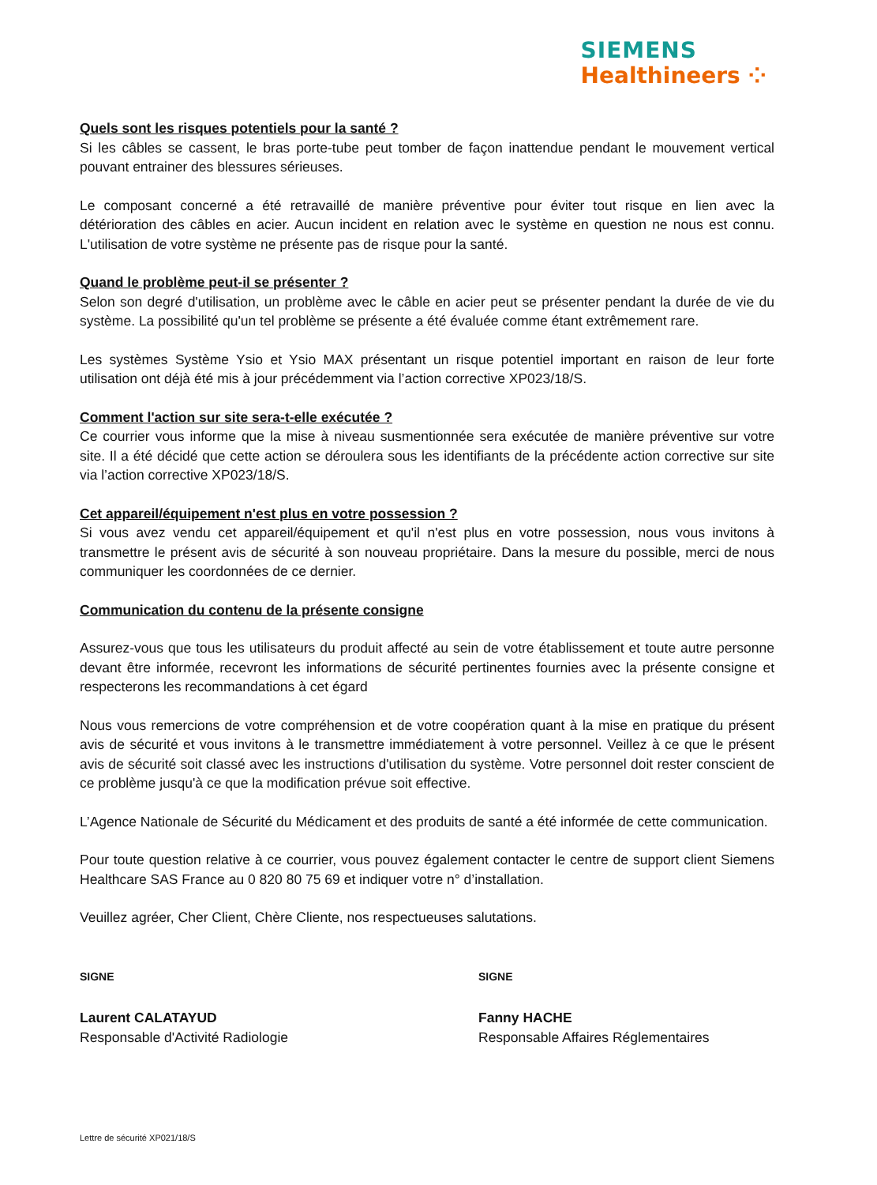SIEMENS
Healthineers ⁘
Quels sont les risques potentiels pour la santé ?
Si les câbles se cassent, le bras porte-tube peut tomber de façon inattendue pendant le mouvement vertical pouvant entrainer des blessures sérieuses.
Le composant concerné a été retravaillé de manière préventive pour éviter tout risque en lien avec la détérioration des câbles en acier. Aucun incident en relation avec le système en question ne nous est connu. L'utilisation de votre système ne présente pas de risque pour la santé.
Quand le problème peut-il se présenter ?
Selon son degré d'utilisation, un problème avec le câble en acier peut se présenter pendant la durée de vie du système. La possibilité qu'un tel problème se présente a été évaluée comme étant extrêmement rare.
Les systèmes Système Ysio et Ysio MAX présentant un risque potentiel important en raison de leur forte utilisation ont déjà été mis à jour précédemment via l’action corrective XP023/18/S.
Comment l'action sur site sera-t-elle exécutée ?
Ce courrier vous informe que la mise à niveau susmentionnée sera exécutée de manière préventive sur votre site. Il a été décidé que cette action se déroulera sous les identifiants de la précédente action corrective sur site via l’action corrective XP023/18/S.
Cet appareil/équipement n'est plus en votre possession ?
Si vous avez vendu cet appareil/équipement et qu'il n'est plus en votre possession, nous vous invitons à transmettre le présent avis de sécurité à son nouveau propriétaire. Dans la mesure du possible, merci de nous communiquer les coordonnées de ce dernier.
Communication du contenu de la présente consigne
Assurez-vous que tous les utilisateurs du produit affecté au sein de votre établissement et toute autre personne devant être informée, recevront les informations de sécurité pertinentes fournies avec la présente consigne et respecterons les recommandations à cet égard
Nous vous remercions de votre compréhension et de votre coopération quant à la mise en pratique du présent avis de sécurité et vous invitons à le transmettre immédiatement à votre personnel. Veillez à ce que le présent avis de sécurité soit classé avec les instructions d'utilisation du système. Votre personnel doit rester conscient de ce problème jusqu'à ce que la modification prévue soit effective.
L’Agence Nationale de Sécurité du Médicament et des produits de santé a été informée de cette communication.
Pour toute question relative à ce courrier, vous pouvez également contacter le centre de support client Siemens Healthcare SAS France au 0 820 80 75 69 et indiquer votre n° d’installation.
Veuillez agréer, Cher Client, Chère Cliente, nos respectueuses salutations.
SIGNE
Laurent CALATAYUD
Responsable d'Activité Radiologie
SIGNE
Fanny HACHE
Responsable Affaires Réglementaires
Lettre de sécurité XP021/18/S